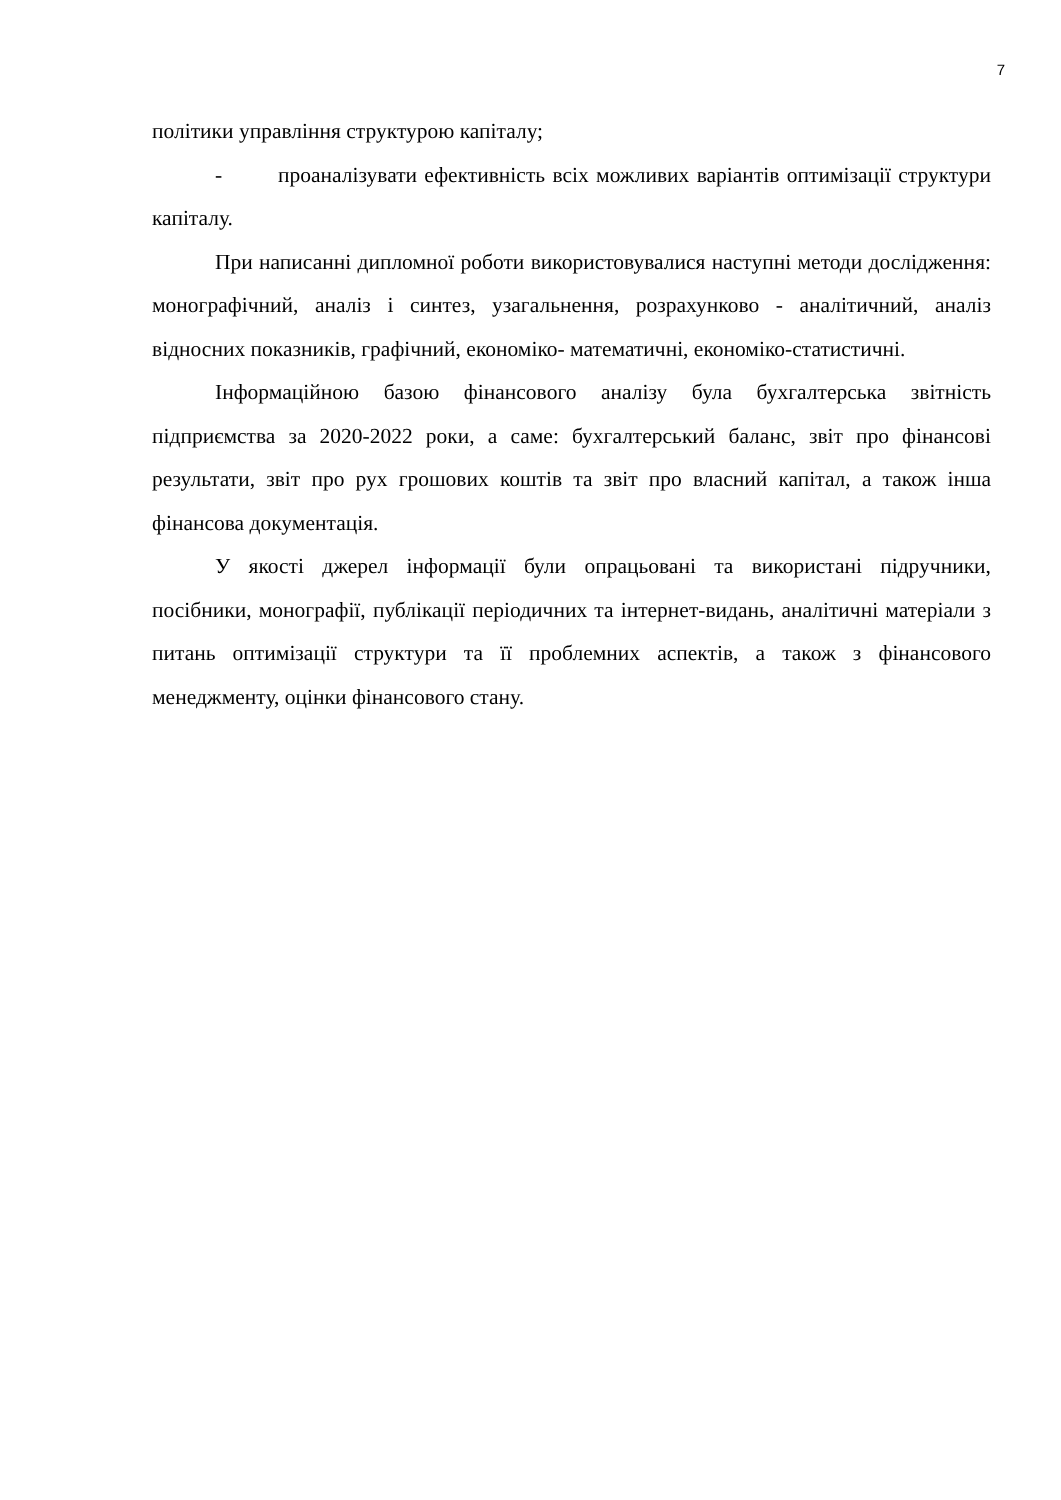7
політики управління структурою капіталу;
- проаналізувати ефективність всіх можливих варіантів оптимізації структури капіталу.
При написанні дипломної роботи використовувалися наступні методи дослідження: монографічний, аналіз і синтез, узагальнення, розрахунково - аналітичний, аналіз відносних показників, графічний, економіко- математичні, економіко-статистичні.
Інформаційною базою фінансового аналізу була бухгалтерська звітність підприємства за 2020-2022 роки, а саме: бухгалтерський баланс, звіт про фінансові результати, звіт про рух грошових коштів та звіт про власний капітал, а також інша фінансова документація.
У якості джерел інформації були опрацьовані та використані підручники, посібники, монографії, публікації періодичних та інтернет-видань, аналітичні матеріали з питань оптимізації структури та її проблемних аспектів, а також з фінансового менеджменту, оцінки фінансового стану.